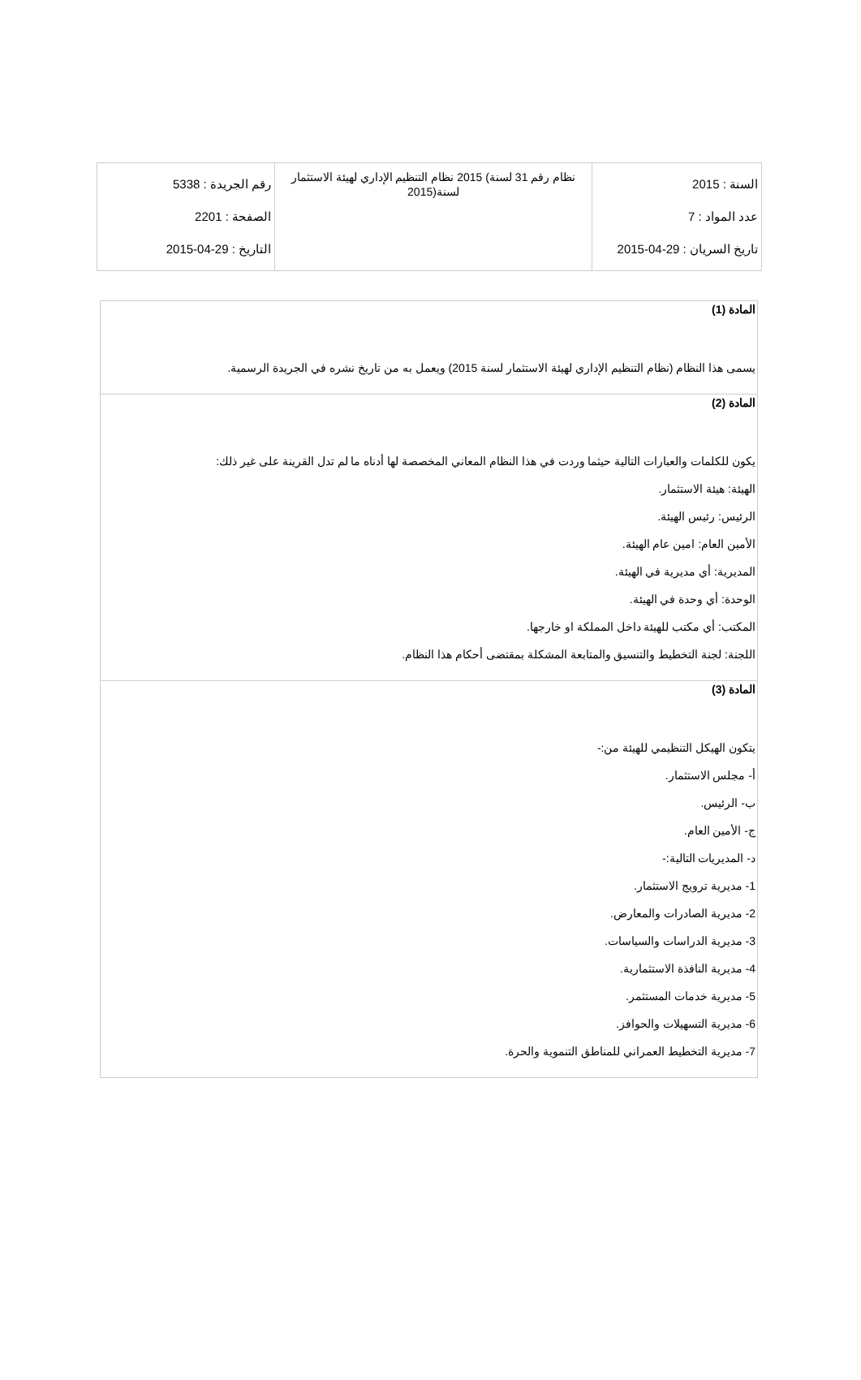| السنة : 2015 عدد المواد : 7 تاريخ السريان : 29-04-2015 | نظام رقم 31 لسنة) 2015 نظام التنظيم الإداري لهيئة الاستثمار لسنة(2015 | رقم الجريدة : 5338 الصفحة : 2201 التاريخ : 29-04-2015 |
| المادة (1) يسمى هذا النظام (نظام التنظيم الإداري لهيئة الاستثمار لسنة 2015) ويعمل به من تاريخ نشره في الجريدة الرسمية. |
| المادة (2) يكون للكلمات والعبارات التالية حيثما وردت في هذا النظام المعاني المخصصة لها أدناه ما لم تدل القرينة على غير ذلك: الهيئة: هيئة الاستثمار. الرئيس: رئيس الهيئة. الأمين العام: امين عام الهيئة. المديرية: أي مديرية في الهيئة. الوحدة: أي وحدة في الهيئة. المكتب: أي مكتب للهيئة داخل المملكة او خارجها. اللجنة: لجنة التخطيط والتنسيق والمتابعة المشكلة بمقتضى أحكام هذا النظام. |
| المادة (3) يتكون الهيكل التنظيمي للهيئة من:- أ- مجلس الاستثمار. ب- الرئيس. ج- الأمين العام. د- المديريات التالية:- 1- مديرية ترويج الاستثمار. 2- مديرية الصادرات والمعارض. 3- مديرية الدراسات والسياسات. 4- مديرية النافذة الاستثمارية. 5- مديرية خدمات المستثمر. 6- مديرية التسهيلات والحوافز. 7- مديرية التخطيط العمراني للمناطق التنموية والحرة. |